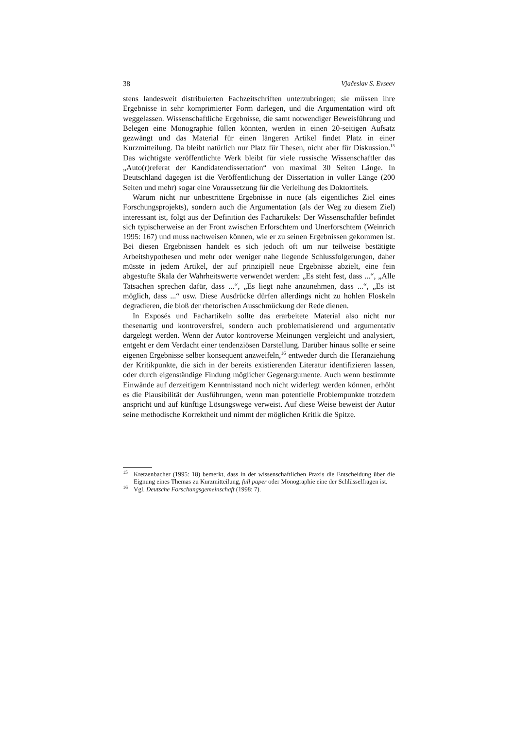38 Vjačeslav S. Evseev
stens landesweit distribuierten Fachzeitschriften unterzubringen; sie müssen ihre Ergebnisse in sehr komprimierter Form darlegen, und die Argumentation wird oft weggelassen. Wissenschaftliche Ergebnisse, die samt notwendiger Beweisführung und Belegen eine Monographie füllen könnten, werden in einen 20-seitigen Aufsatz gezwängt und das Material für einen längeren Artikel findet Platz in einer Kurzmitteilung. Da bleibt natürlich nur Platz für Thesen, nicht aber für Diskussion.<sup>15</sup> Das wichtigste veröffentlichte Werk bleibt für viele russische Wissenschaftler das „Auto(r)referat der Kandidatendissertation“ von maximal 30 Seiten Länge. In Deutschland dagegen ist die Veröffentlichung der Dissertation in voller Länge (200 Seiten und mehr) sogar eine Voraussetzung für die Verleihung des Doktortitels.
Warum nicht nur unbestrittene Ergebnisse in nuce (als eigentliches Ziel eines Forschungsprojekts), sondern auch die Argumentation (als der Weg zu diesem Ziel) interessant ist, folgt aus der Definition des Fachartikels: Der Wissenschaftler befindet sich typischerweise an der Front zwischen Erforschtem und Unerforschtem (Weinrich 1995: 167) und muss nachweisen können, wie er zu seinen Ergebnissen gekommen ist. Bei diesen Ergebnissen handelt es sich jedoch oft um nur teilweise bestätigte Arbeitshypothesen und mehr oder weniger nahe liegende Schlussfolgerungen, daher müsste in jedem Artikel, der auf prinzipiell neue Ergebnisse abzielt, eine fein abgestufte Skala der Wahrheitswerte verwendet werden: „Es steht fest, dass ...“, „Alle Tatsachen sprechen dafür, dass ...“, „Es liegt nahe anzunehmen, dass ...“, „Es ist möglich, dass ...“ usw. Diese Ausdrücke dürfen allerdings nicht zu hohlen Floskeln degradieren, die bloß der rhetorischen Ausschmückung der Rede dienen.
In Exposés und Fachartikeln sollte das erarbeitete Material also nicht nur thesenartig und kontroversfrei, sondern auch problematisierend und argumentativ dargelegt werden. Wenn der Autor kontroverse Meinungen vergleicht und analysiert, entgeht er dem Verdacht einer tendenziösen Darstellung. Darüber hinaus sollte er seine eigenen Ergebnisse selber konsequent anzweifeln,<sup>16</sup> entweder durch die Heranziehung der Kritikpunkte, die sich in der bereits existierenden Literatur identifizieren lassen, oder durch eigenständige Findung möglicher Gegenargumente. Auch wenn bestimmte Einwände auf derzeitigem Kenntnisstand noch nicht widerlegt werden können, erhöht es die Plausibilität der Ausführungen, wenn man potentielle Problempunkte trotzdem anspricht und auf künftige Lösungswege verweist. Auf diese Weise beweist der Autor seine methodische Korrektheit und nimmt der möglichen Kritik die Spitze.
<sup>15</sup>
Kretzenbacher (1995: 18) bemerkt, dass in der wissenschaftlichen Praxis die Entscheidung über die Eignung eines Themas zu Kurzmitteilung, full paper oder Monographie eine der Schlüsselfragen ist.
<sup>16</sup>
Vgl. Deutsche Forschungsgemeinschaft (1998: 7).